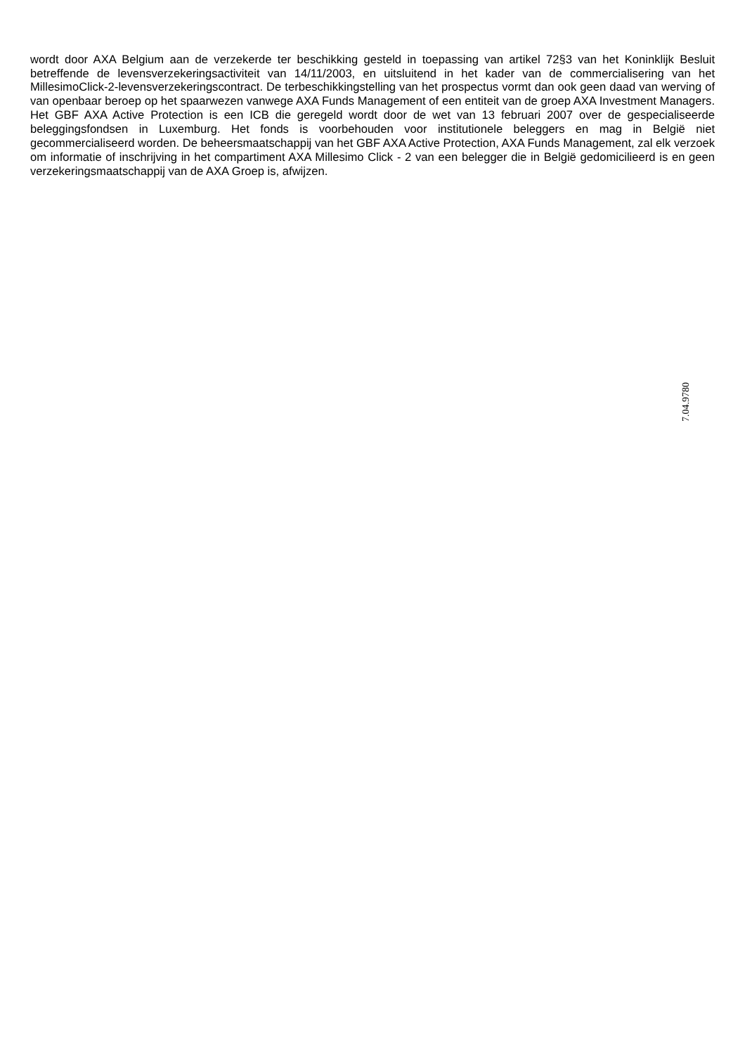wordt door AXA Belgium aan de verzekerde ter beschikking gesteld in toepassing van artikel 72§3 van het Koninklijk Besluit betreffende de levensverzekeringsactiviteit van 14/11/2003, en uitsluitend in het kader van de commercialisering van het MillesimoClick-2-levensverzekeringscontract. De terbeschikkingstelling van het prospectus vormt dan ook geen daad van werving of van openbaar beroep op het spaarwezen vanwege AXA Funds Management of een entiteit van de groep AXA Investment Managers. Het GBF AXA Active Protection is een ICB die geregeld wordt door de wet van 13 februari 2007 over de gespecialiseerde beleggingsfondsen in Luxemburg. Het fonds is voorbehouden voor institutionele beleggers en mag in België niet gecommercialiseerd worden. De beheersmaatschappij van het GBF AXA Active Protection, AXA Funds Management, zal elk verzoek om informatie of inschrijving in het compartiment AXA Millesimo Click - 2 van een belegger die in België gedomicilieerd is en geen verzekeringsmaatschappij van de AXA Groep is, afwijzen.
7.04.9780